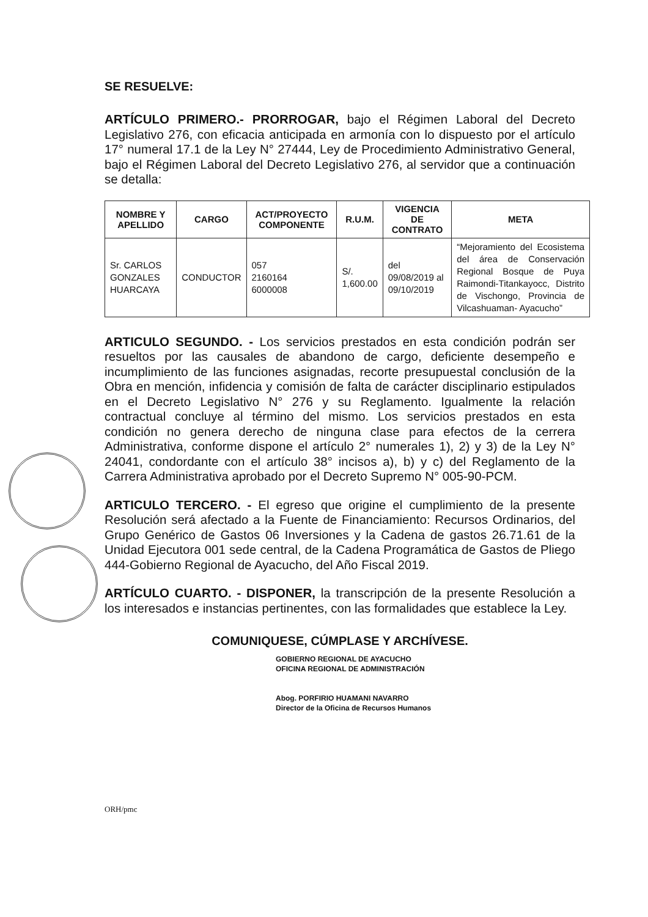SE RESUELVE:
ARTÍCULO PRIMERO.- PRORROGAR, bajo el Régimen Laboral del Decreto Legislativo 276, con eficacia anticipada en armonía con lo dispuesto por el artículo 17° numeral 17.1 de la Ley N° 27444, Ley de Procedimiento Administrativo General, bajo el Régimen Laboral del Decreto Legislativo 276, al servidor que a continuación se detalla:
| NOMBRE Y APELLIDO | CARGO | ACT/PROYECTO COMPONENTE | R.U.M. | VIGENCIA DE CONTRATO | META |
| --- | --- | --- | --- | --- | --- |
| Sr. CARLOS GONZALES HUARCAYA | CONDUCTOR | 057 2160164 6000008 | S/. 1,600.00 | del 09/08/2019 al 09/10/2019 | “Mejoramiento del Ecosistema del área de Conservación Regional Bosque de Puya Raimondi-Titankayocc, Distrito de Vischongo, Provincia de Vilcashuaman- Ayacucho” |
ARTICULO SEGUNDO. - Los servicios prestados en esta condición podrán ser resueltos por las causales de abandono de cargo, deficiente desempeño e incumplimiento de las funciones asignadas, recorte presupuestal conclusión de la Obra en mención, infidencia y comisión de falta de carácter disciplinario estipulados en el Decreto Legislativo N° 276 y su Reglamento. Igualmente la relación contractual concluye al término del mismo. Los servicios prestados en esta condición no genera derecho de ninguna clase para efectos de la cerrera Administrativa, conforme dispone el artículo 2° numerales 1), 2) y 3) de la Ley N° 24041, condordante con el artículo 38° incisos a), b) y c) del Reglamento de la Carrera Administrativa aprobado por el Decreto Supremo N° 005-90-PCM.
ARTICULO TERCERO. - El egreso que origine el cumplimiento de la presente Resolución será afectado a la Fuente de Financiamiento: Recursos Ordinarios, del Grupo Genérico de Gastos 06 Inversiones y la Cadena de gastos 26.71.61 de la Unidad Ejecutora 001 sede central, de la Cadena Programática de Gastos de Pliego 444-Gobierno Regional de Ayacucho, del Año Fiscal 2019.
ARTÍCULO CUARTO. - DISPONER, la transcripción de la presente Resolución a los interesados e instancias pertinentes, con las formalidades que establece la Ley.
COMUNIQUESE, CÚMPLASE Y ARCHÍVESE.
GOBIERNO REGIONAL DE AYACUCHO
OFICINA REGIONAL DE ADMINISTRACIÓN
Abog. PORFIRIO HUAMANI NAVARRO
Director de la Oficina de Recursos Humanos
ORH/pmc